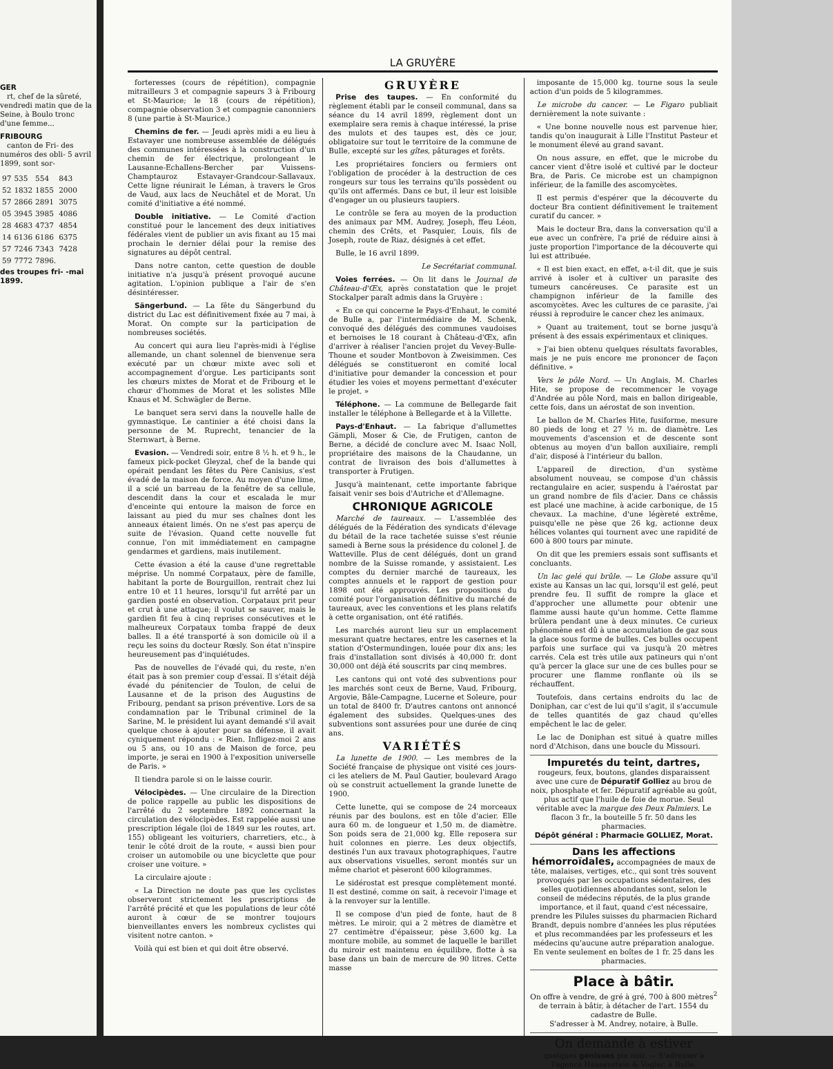GER
rt, chef de la sûreté, vendredi matin que de la Seine, à Boulo tronc d'une femme...
FRIBOURG
canton de Fri- des numéros des obli- 5 avril 1899, sont sor-
| 97 | 535 | 554 | 843 |
| 52 | 1832 | 1855 | 2000 |
| 57 | 2866 | 2891 | 3075 |
| 05 | 3945 | 3985 | 4086 |
| 28 | 4683 | 4737 | 4854 |
| 14 | 6136 | 6186 | 6375 |
| 57 | 7246 | 7343 | 7428 |
| 59 | 7772 | 7896. | |
des troupes fri- -mai 1899.
LA GRUYÈRE
forteresses (cours de répétition), compagnie mitrailleurs 3 et compagnie sapeurs 3 à Fribourg et St-Maurice; le 18 (cours de répétition), compagnie observation 3 et compagnie canonniers 8 (une partie à St-Maurice.)
Chemins de fer. — Jeudi après midi a eu lieu à Estavayer une nombreuse assemblée de délégués des communes intéressées à la construction d'un chemin de fer électrique, prolongeant le Lausanne-Echallens-Bercher par Vuissens-Champtauroz Estavayer-Grandcour-Sallavaux. Cette ligne réunirait le Léman, à travers le Gros de Vaud, aux lacs de Neuchâtel et de Morat. Un comité d'initiative a été nommé.
Double initiative. — Le Comité d'action constitué pour le lancement des deux initiatives fédérales vient de publier un avis fixant au 15 mai prochain le dernier délai pour la remise des signatures au dépôt central.
Dans notre canton, cette question de double initiative n'a jusqu'à présent provoqué aucune agitation. L'opinion publique a l'air de s'en désintéresser.
Sängerbund. — La fête du Sängerbund du district du Lac est définitivement fixée au 7 mai, à Morat. On compte sur la participation de nombreuses sociétés.
Au concert qui aura lieu l'après-midi à l'église allemande, un chant solennel de bienvenue sera exécuté par un chœur mixte avec soli et accompagnement d'orgue. Les participants sont les chœurs mixtes de Morat et de Fribourg et le chœur d'hommes de Morat et les solistes Mlle Knaus et M. Schwägler de Berne.
Le banquet sera servi dans la nouvelle halle de gymnastique. Le cantinier a été choisi dans la personne de M. Ruprecht, tenancier de la Sternwart, à Berne.
Evasion. — Vendredi soir, entre 8 ½ h. et 9 h., le fameux pick-pocket Gleyzal, chef de la bande qui opérait pendant les fêtes du Père Canisius, s'est évadé de la maison de force. Au moyen d'une lime, il a scié un barreau de la fenêtre de sa cellule, descendit dans la cour et escalada le mur d'enceinte qui entoure la maison de force en laissant au pied du mur ses chaînes dont les anneaux étaient limés. On ne s'est pas aperçu de suite de l'évasion. Quand cette nouvelle fut connue, l'on mit immédiatement en campagne gendarmes et gardiens, mais inutilement.
Cette évasion a été la cause d'une regrettable méprise. Un nommé Corpataux, père de famille, habitant la porte de Bourguillon, rentrait chez lui entre 10 et 11 heures, lorsqu'il fut arrêté par un gardien posté en observation. Corpataux prit peur et crut à une attaque; il voulut se sauver, mais le gardien fit feu à cinq reprises consécutives et le malheureux Corpataux tomba frappé de deux balles. Il a été transporté à son domicile où il a reçu les soins du docteur Rœsly. Son état n'inspire heureusement pas d'inquiétudes.
Pas de nouvelles de l'évadé qui, du reste, n'en était pas à son premier coup d'essai. Il s'était déjà évadé du pénitencier de Toulon, de celui de Lausanne et de la prison des Augustins de Fribourg, pendant sa prison préventive. Lors de sa condamnation par le Tribunal criminel de la Sarine, M. le président lui ayant demandé s'il avait quelque chose à ajouter pour sa défense, il avait cyniquement répondu : « Rien. Infligez-moi 2 ans ou 5 ans, ou 10 ans de Maison de force, peu importe, je serai en 1900 à l'exposition universelle de Paris. »
Il tiendra parole si on le laisse courir.
Vélocipèdes. — Une circulaire de la Direction de police rappelle au public les dispositions de l'arrêté du 2 septembre 1892 concernant la circulation des vélocipèdes. Est rappelée aussi une prescription légale (loi de 1849 sur les routes, art. 155) obligeant les voituriers, charretiers, etc., à tenir le côté droit de la route, « aussi bien pour croiser un automobile ou une bicyclette que pour croiser une voiture. »
La circulaire ajoute :
« La Direction ne doute pas que les cyclistes observeront strictement les prescriptions de l'arrêté précité et que les populations de leur côté auront à cœur de se montrer toujours bienveillantes envers les nombreux cyclistes qui visitent notre canton. »
Voilà qui est bien et qui doit être observé.
GRUYÈRE
Prise des taupes. — En conformité du règlement établi par le conseil communal, dans sa séance du 14 avril 1899, règlement dont un exemplaire sera remis à chaque intéressé, la prise des mulots et des taupes est, dès ce jour, obligatoire sur tout le territoire de la commune de Bulle, excepté sur les gîtes, pâturages et forêts.
Les propriétaires fonciers ou fermiers ont l'obligation de procéder à la destruction de ces rongeurs sur tous les terrains qu'ils possèdent ou qu'ils ont affermés. Dans ce but, il leur est loisible d'engager un ou plusieurs taupiers.
Le contrôle se fera au moyen de la production des animaux par MM. Audrey, Joseph, ffeu Léon, chemin des Crêts, et Pasquier, Louis, fils de Joseph, route de Riaz, désignés à cet effet.
Bulle, le 16 avril 1899.
Le Secrétariat communal.
Voies ferrées. — On lit dans le Journal de Château-d'Œx, après constatation que le projet Stockalper paraît admis dans la Gruyère :
« En ce qui concerne le Pays-d'Enhaut, le comité de Bulle a, par l'intermédiaire de M. Schenk, convoqué des délégués des communes vaudoises et bernoises le 18 courant à Château-d'Œx, afin d'arriver à réaliser l'ancien projet du Vevey-Bulle-Thoune et souder Montbovon à Zweisimmen. Ces délégués se constitueront en comité local d'initiative pour demander la concession et pour étudier les voies et moyens permettant d'exécuter le projet. »
Téléphone. — La commune de Bellegarde fait installer le téléphone à Bellegarde et à la Villette.
Pays-d'Enhaut. — La fabrique d'allumettes Gämpli, Moser & Cie, de Frutigen, canton de Berne, a décidé de conclure avec M. Isaac Noll, propriétaire des maisons de la Chaudanne, un contrat de livraison des bois d'allumettes à transporter à Frutigen.
Jusqu'à maintenant, cette importante fabrique faisait venir ses bois d'Autriche et d'Allemagne.
CHRONIQUE AGRICOLE
Marché de taureaux. — L'assemblée des délégués de la Fédération des syndicats d'élevage du bétail de la race tachetée suisse s'est réunie samedi à Berne sous la présidence du colonel J. de Watteville. Plus de cent délégués, dont un grand nombre de la Suisse romande, y assistaient. Les comptes du dernier marché de taureaux, les comptes annuels et le rapport de gestion pour 1898 ont été approuvés. Les propositions du comité pour l'organisation définitive du marché de taureaux, avec les conventions et les plans relatifs à cette organisation, ont été ratifiés.
Les marchés auront lieu sur un emplacement mesurant quatre hectares, entre les casernes et la station d'Ostermundingen, louée pour dix ans; les frais d'installation sont divisés à 40,000 fr. dont 30,000 ont déjà été souscrits par cinq membres.
Les cantons qui ont voté des subventions pour les marchés sont ceux de Berne, Vaud, Fribourg, Argovie, Bâle-Campagne, Lucerne et Soleure, pour un total de 8400 fr. D'autres cantons ont annoncé également des subsides. Quelques-unes des subventions sont assurées pour une durée de cinq ans.
VARIÉTÉS
La lunette de 1900. — Les membres de la Société française de physique ont visité ces jours-ci les ateliers de M. Paul Gautier, boulevard Arago où se construit actuellement la grande lunette de 1900.
Cette lunette, qui se compose de 24 morceaux réunis par des boulons, est en tôle d'acier. Elle aura 60 m. de longueur et 1,50 m. de diamètre. Son poids sera de 21,000 kg. Elle reposera sur huit colonnes en pierre. Les deux objectifs, destinés l'un aux travaux photographiques, l'autre aux observations visuelles, seront montés sur un même chariot et pèseront 600 kilogrammes.
Le sidérostat est presque complètement monté. Il est destiné, comme on sait, à recevoir l'image et à la renvoyer sur la lentille.
Il se compose d'un pied de fonte, haut de 8 mètres. Le miroir, qui a 2 mètres de diamètre et 27 centimètre d'épaisseur, pèse 3,600 kg. La monture mobile, au sommet de laquelle le barillet du miroir est maintenu en équilibre, flotte à sa base dans un bain de mercure de 90 litres. Cette masse
imposante de 15,000 kg. tourne sous la seule action d'un poids de 5 kilogrammes.
Le microbe du cancer. — Le Figaro publiait dernièrement la note suivante :
« Une bonne nouvelle nous est parvenue hier, tandis qu'on inaugurait à Lille l'Institut Pasteur et le monument élevé au grand savant.
On nous assure, en effet, que le microbe du cancer vient d'être isolé et cultivé par le docteur Bra, de Paris. Ce microbe est un champignon inférieur, de la famille des ascomycètes.
Il est permis d'espérer que la découverte du docteur Bra contient définitivement le traitement curatif du cancer. »
Mais le docteur Bra, dans la conversation qu'il a eue avec un confrère, l'a prié de réduire ainsi à juste proportion l'importance de la découverte qui lui est attribuée.
« Il est bien exact, en effet, a-t-il dit, que je suis arrivé à isoler et à cultiver un parasite des tumeurs cancéreuses. Ce parasite est un champignon inférieur de la famille des ascomycètes. Avec les cultures de ce parasite, j'ai réussi à reproduire le cancer chez les animaux.
» Quant au traitement, tout se borne jusqu'à présent à des essais expérimentaux et cliniques.
» J'ai bien obtenu quelques résultats favorables, mais je ne puis encore me prononcer de façon définitive. »
Vers le pôle Nord. — Un Anglais, M. Charles Hite, se propose de recommencer le voyage d'Andrée au pôle Nord, mais en ballon dirigeable, cette fois, dans un aérostat de son invention.
Le ballon de M. Charles Hite, fusiforme, mesure 80 pieds de long et 27 ½ m. de diamètre. Les mouvements d'ascension et de descente sont obtenus au moyen d'un ballon auxiliaire, rempli d'air, disposé à l'intérieur du ballon.
L'appareil de direction, d'un système absolument nouveau, se compose d'un châssis rectangulaire en acier, suspendu à l'aérostat par un grand nombre de fils d'acier. Dans ce châssis est placé une machine, à acide carbonique, de 15 chevaux. La machine, d'une légèreté extrême, puisqu'elle ne pèse que 26 kg, actionne deux hélices volantes qui tournent avec une rapidité de 600 à 800 tours par minute.
On dit que les premiers essais sont suffisants et concluants.
Un lac gelé qui brûle. — Le Globe assure qu'il existe au Kansas un lac qui, lorsqu'il est gelé, peut prendre feu. Il suffit de rompre la glace et d'approcher une allumette pour obtenir une flamme aussi haute qu'un homme. Cette flamme brûlera pendant une à deux minutes. Ce curieux phénomène est dû à une accumulation de gaz sous la glace sous forme de bulles. Ces bulles occupent parfois une surface qui va jusqu'à 20 mètres carrés. Cela est très utile aux patineurs qui n'ont qu'à percer la glace sur une de ces bulles pour se procurer une flamme ronflante où ils se réchauffent.
Toutefois, dans certains endroits du lac de Doniphan, car c'est de lui qu'il s'agit, il s'accumule de telles quantités de gaz chaud qu'elles empêchent le lac de geler.
Le lac de Doniphan est situé à quatre milles nord d'Atchison, dans une boucle du Missouri.
Impuretés du teint, dartres,
rougeurs, feux, boutons, glandes disparaissent avec une cure de Dépuratif Golliez au brou de noix, phosphate et fer. Dépuratif agréable au goût, plus actif que l'huile de foie de morue. Seul véritable avec la marque des Deux Palmiers. Le flacon 3 fr., la bouteille 5 fr. 50 dans les pharmacies.
Dépôt général : Pharmacie GOLLIEZ, Morat.
Dans les affections hémorroïdales, accompagnées de maux de tête, malaises, vertiges, etc., qui sont très souvent provoqués par les occupations sédentaires, des selles quotidiennes abondantes sont, selon le conseil de médecins réputés, de la plus grande importance, et il faut, quand c'est nécessaire, prendre les Pilules suisses du pharmacien Richard Brandt, depuis nombre d'années les plus réputées et plus recommandées par les professeurs et les médecins qu'aucune autre préparation analogue. En vente seulement en boîtes de 1 fr. 25 dans les pharmacies.
Place à bâtir.
On offre à vendre, de gré à gré, 700 à 800 mètres<sup>2</sup> de terrain à bâtir, à détacher de l'art. 1554 du cadastre de Bulle.
S'adresser à M. Andrey, notaire, à Bulle.
On demande à estiver
quelques génisses pie noir. — S'adresser à l'agence Haasenstein & Vogler, à Bulle.